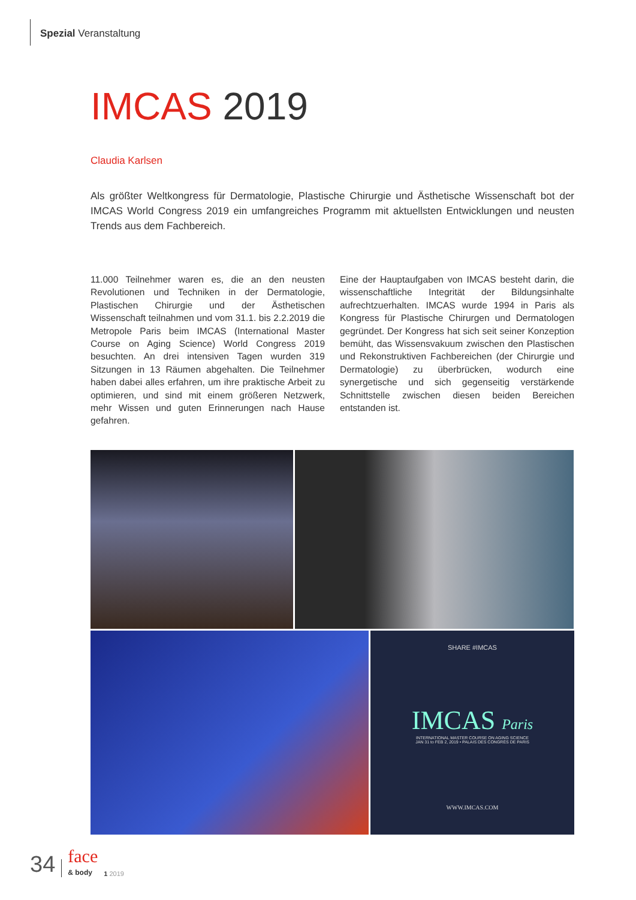Spezial Veranstaltung
IMCAS 2019
Claudia Karlsen
Als größter Weltkongress für Dermatologie, Plastische Chirurgie und Ästhetische Wissenschaft bot der IMCAS World Congress 2019 ein umfangreiches Programm mit aktuellsten Entwicklungen und neusten Trends aus dem Fachbereich.
11.000 Teilnehmer waren es, die an den neusten Revolutionen und Techniken in der Dermatologie, Plastischen Chirurgie und der Ästhetischen Wissenschaft teilnahmen und vom 31.1. bis 2.2.2019 die Metropole Paris beim IMCAS (International Master Course on Aging Science) World Congress 2019 besuchten. An drei intensiven Tagen wurden 319 Sitzungen in 13 Räumen abgehalten. Die Teilnehmer haben dabei alles erfahren, um ihre praktische Arbeit zu optimieren, und sind mit einem größeren Netzwerk, mehr Wissen und guten Erinnerungen nach Hause gefahren.
Eine der Hauptaufgaben von IMCAS besteht darin, die wissenschaftliche Integrität der Bildungsinhalte aufrechtzuerhalten. IMCAS wurde 1994 in Paris als Kongress für Plastische Chirurgen und Dermatologen gegründet. Der Kongress hat sich seit seiner Konzeption bemüht, das Wissensvakuum zwischen den Plastischen und Rekonstruktiven Fachbereichen (der Chirurgie und Dermatologie) zu überbrücken, wodurch eine synergetische und sich gegenseitig verstärkende Schnittstelle zwischen diesen beiden Bereichen entstanden ist.
SHARE #IMCAS
IMCAS Paris
INTERNATIONAL MASTER COURSE ON AGING SCIENCE
JAN 31 to FEB 2, 2019 • PALAIS DES CONGRÈS DE PARIS
WWW.IMCAS.COM
34 face
& body 1 2019